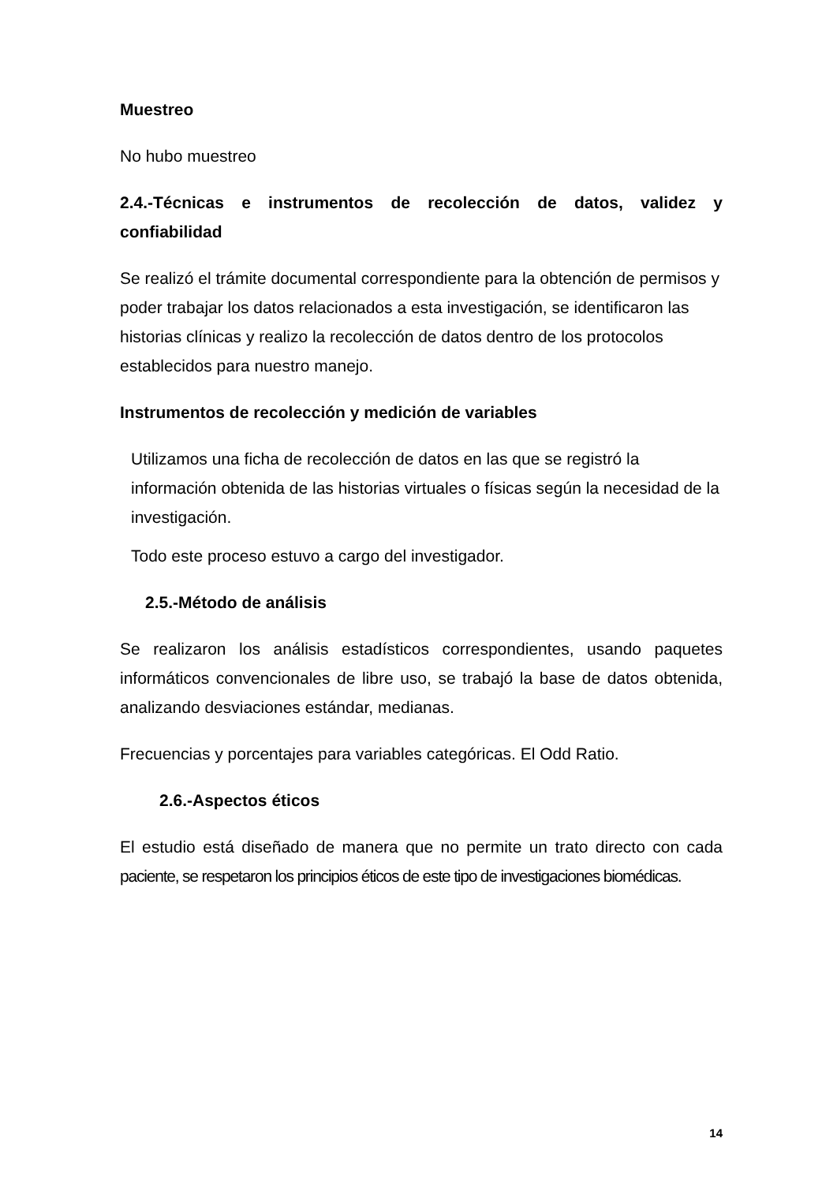Muestreo
No hubo muestreo
2.4.-Técnicas e instrumentos de recolección de datos, validez y confiabilidad
Se realizó el trámite documental correspondiente para la obtención de permisos y poder trabajar los datos relacionados a esta investigación, se identificaron las historias clínicas y realizo la recolección de datos dentro de los protocolos establecidos para nuestro manejo.
Instrumentos de recolección y medición de variables
Utilizamos una ficha de recolección de datos en las que se registró la información obtenida de las historias virtuales o físicas según la necesidad de la investigación.
Todo este proceso estuvo a cargo del investigador.
2.5.-Método de análisis
Se realizaron los análisis estadísticos correspondientes, usando paquetes informáticos convencionales de libre uso, se trabajó la base de datos obtenida, analizando desviaciones estándar, medianas.
Frecuencias y porcentajes para variables categóricas. El Odd Ratio.
2.6.-Aspectos éticos
El estudio está diseñado de manera que no permite un trato directo con cada paciente, se respetaron los principios éticos de este tipo de investigaciones biomédicas.
14